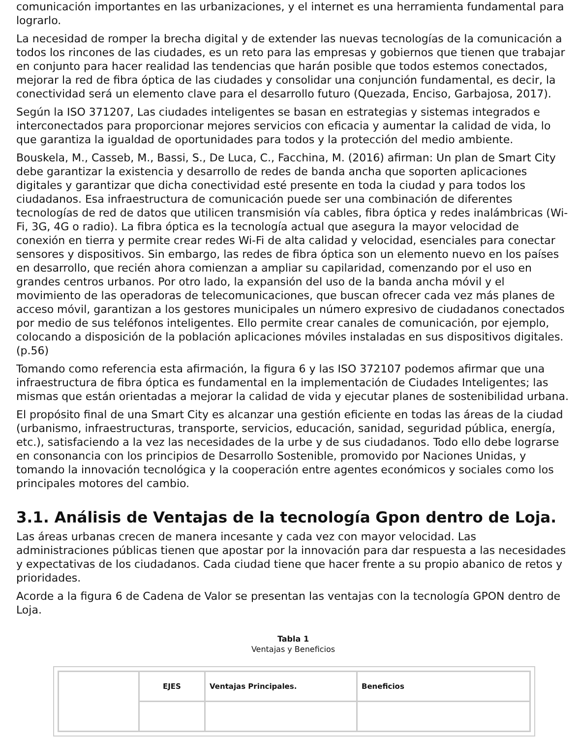comunicación importantes en las urbanizaciones, y el internet es una herramienta fundamental para lograrlo.
La necesidad de romper la brecha digital y de extender las nuevas tecnologías de la comunicación a todos los rincones de las ciudades, es un reto para las empresas y gobiernos que tienen que trabajar en conjunto para hacer realidad las tendencias que harán posible que todos estemos conectados, mejorar la red de fibra óptica de las ciudades y consolidar una conjunción fundamental, es decir, la conectividad será un elemento clave para el desarrollo futuro (Quezada, Enciso, Garbajosa, 2017).
Según la ISO 371207, Las ciudades inteligentes se basan en estrategias y sistemas integrados e interconectados para proporcionar mejores servicios con eficacia y aumentar la calidad de vida, lo que garantiza la igualdad de oportunidades para todos y la protección del medio ambiente.
Bouskela, M., Casseb, M., Bassi, S., De Luca, C., Facchina, M. (2016) afirman: Un plan de Smart City debe garantizar la existencia y desarrollo de redes de banda ancha que soporten aplicaciones digitales y garantizar que dicha conectividad esté presente en toda la ciudad y para todos los ciudadanos. Esa infraestructura de comunicación puede ser una combinación de diferentes tecnologías de red de datos que utilicen transmisión vía cables, fibra óptica y redes inalámbricas (Wi-Fi, 3G, 4G o radio). La fibra óptica es la tecnología actual que asegura la mayor velocidad de conexión en tierra y permite crear redes Wi-Fi de alta calidad y velocidad, esenciales para conectar sensores y dispositivos. Sin embargo, las redes de fibra óptica son un elemento nuevo en los países en desarrollo, que recién ahora comienzan a ampliar su capilaridad, comenzando por el uso en grandes centros urbanos. Por otro lado, la expansión del uso de la banda ancha móvil y el movimiento de las operadoras de telecomunicaciones, que buscan ofrecer cada vez más planes de acceso móvil, garantizan a los gestores municipales un número expresivo de ciudadanos conectados por medio de sus teléfonos inteligentes. Ello permite crear canales de comunicación, por ejemplo, colocando a disposición de la población aplicaciones móviles instaladas en sus dispositivos digitales. (p.56)
Tomando como referencia esta afirmación, la figura 6 y las ISO 372107 podemos afirmar que una infraestructura de fibra óptica es fundamental en la implementación de Ciudades Inteligentes; las mismas que están orientadas a mejorar la calidad de vida y ejecutar planes de sostenibilidad urbana.
El propósito final de una Smart City es alcanzar una gestión eficiente en todas las áreas de la ciudad (urbanismo, infraestructuras, transporte, servicios, educación, sanidad, seguridad pública, energía, etc.), satisfaciendo a la vez las necesidades de la urbe y de sus ciudadanos. Todo ello debe lograrse en consonancia con los principios de Desarrollo Sostenible, promovido por Naciones Unidas, y tomando la innovación tecnológica y la cooperación entre agentes económicos y sociales como los principales motores del cambio.
3.1. Análisis de Ventajas de la tecnología Gpon dentro de Loja.
Las áreas urbanas crecen de manera incesante y cada vez con mayor velocidad. Las administraciones públicas tienen que apostar por la innovación para dar respuesta a las necesidades y expectativas de los ciudadanos. Cada ciudad tiene que hacer frente a su propio abanico de retos y prioridades.
Acorde a la figura 6 de Cadena de Valor se presentan las ventajas con la tecnología GPON dentro de Loja.
Tabla 1
Ventajas y Beneficios
| | EJES | Ventajas Principales. | Beneficios |